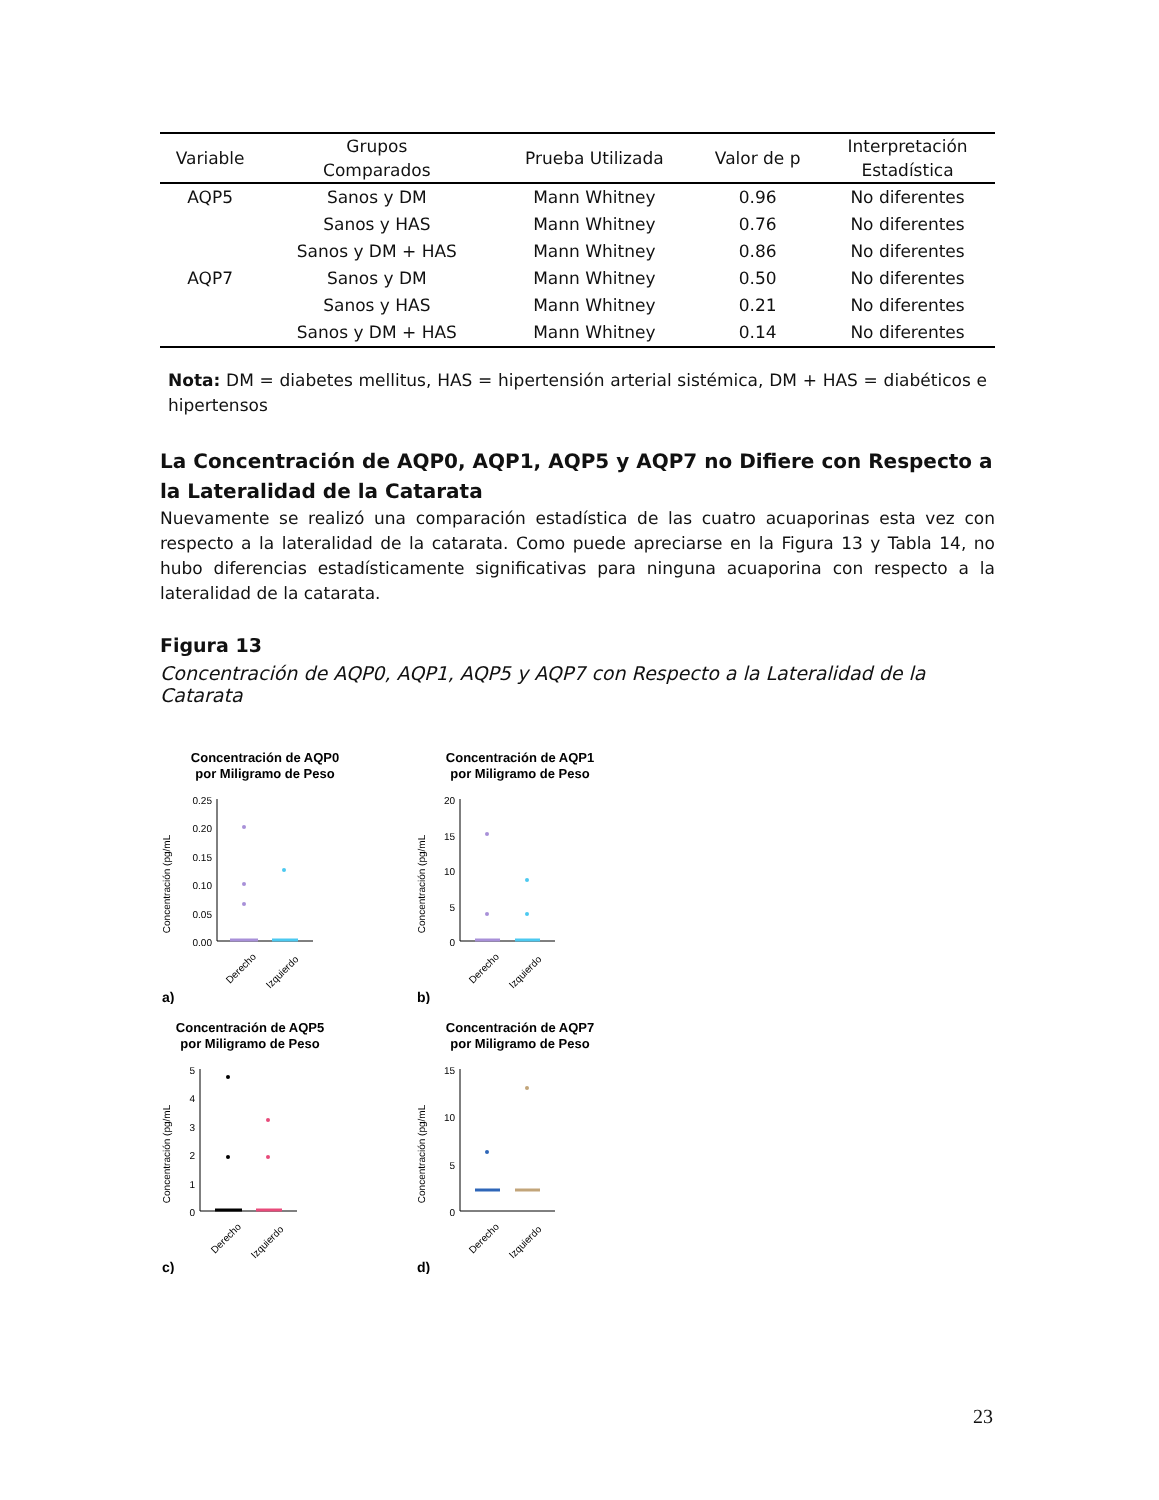| Variable | Grupos Comparados | Prueba Utilizada | Valor de p | Interpretación Estadística |
| --- | --- | --- | --- | --- |
| AQP5 | Sanos y DM | Mann Whitney | 0.96 | No diferentes |
| | Sanos y HAS | Mann Whitney | 0.76 | No diferentes |
| | Sanos y DM + HAS | Mann Whitney | 0.86 | No diferentes |
| AQP7 | Sanos y DM | Mann Whitney | 0.50 | No diferentes |
| | Sanos y HAS | Mann Whitney | 0.21 | No diferentes |
| | Sanos y DM + HAS | Mann Whitney | 0.14 | No diferentes |
Nota: DM = diabetes mellitus, HAS = hipertensión arterial sistémica, DM + HAS = diabéticos e hipertensos
La Concentración de AQP0, AQP1, AQP5 y AQP7 no Difiere con Respecto a la Lateralidad de la Catarata
Nuevamente se realizó una comparación estadística de las cuatro acuaporinas esta vez con respecto a la lateralidad de la catarata. Como puede apreciarse en la Figura 13 y Tabla 14, no hubo diferencias estadísticamente significativas para ninguna acuaporina con respecto a la lateralidad de la catarata.
Figura 13
Concentración de AQP0, AQP1, AQP5 y AQP7 con Respecto a la Lateralidad de la Catarata
Concentración de AQP0
por Miligramo de Peso
Concentración (pg/mL
0.25
0.20
0.15
0.10
0.05
0.00
Derecho
Izquierdo
a)
Concentración de AQP1
por Miligramo de Peso
Concentración (pg/mL
20
15
10
5
0
Derecho
Izquierdo
b)
Concentración de AQP5
por Miligramo de Peso
Concentración (pg/mL
5
4
3
2
1
0
Derecho
Izquierdo
c)
Concentración de AQP7
por Miligramo de Peso
Concentración (pg/mL
15
10
5
0
Derecho
Izquierdo
d)
23